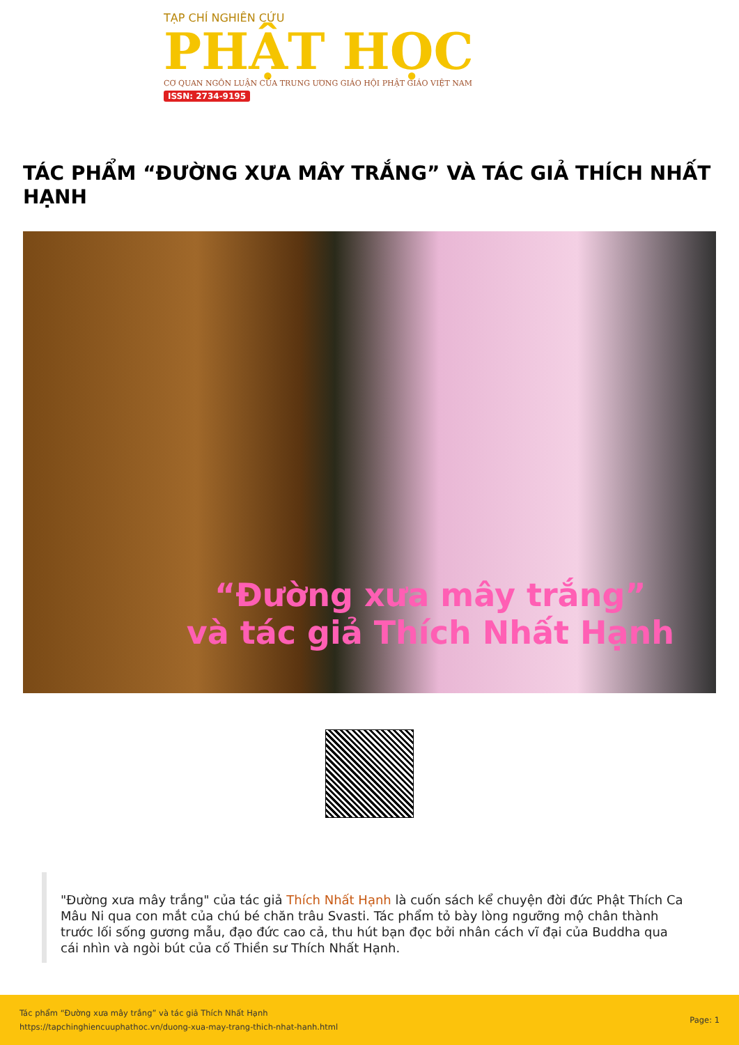TẠP CHÍ NGHIÊN CỨU
PHẬT HỌC
CƠ QUAN NGÔN LUẬN CỦA TRUNG ƯƠNG GIÁO HỘI PHẬT GIÁO VIỆT NAM
ISSN: 2734-9195
TÁC PHẨM “ĐƯỜNG XƯA MÂY TRẮNG” VÀ TÁC GIẢ THÍCH NHẤT HẠNH
“Đường xưa mây trắng”
và tác giả Thích Nhất Hạnh
"Đường xưa mây trắng" của tác giả Thích Nhất Hạnh là cuốn sách kể chuyện đời đức Phật Thích Ca Mâu Ni qua con mắt của chú bé chăn trâu Svasti. Tác phẩm tỏ bày lòng ngưỡng mộ chân thành trước lối sống gương mẫu, đạo đức cao cả, thu hút bạn đọc bởi nhân cách vĩ đại của Buddha qua cái nhìn và ngòi bút của cố Thiền sư Thích Nhất Hạnh.
Tác phẩm “Đường xưa mây trắng” và tác giả Thích Nhất Hạnh
https://tapchinghiencuuphathoc.vn/duong-xua-may-trang-thich-nhat-hanh.html
Page: 1